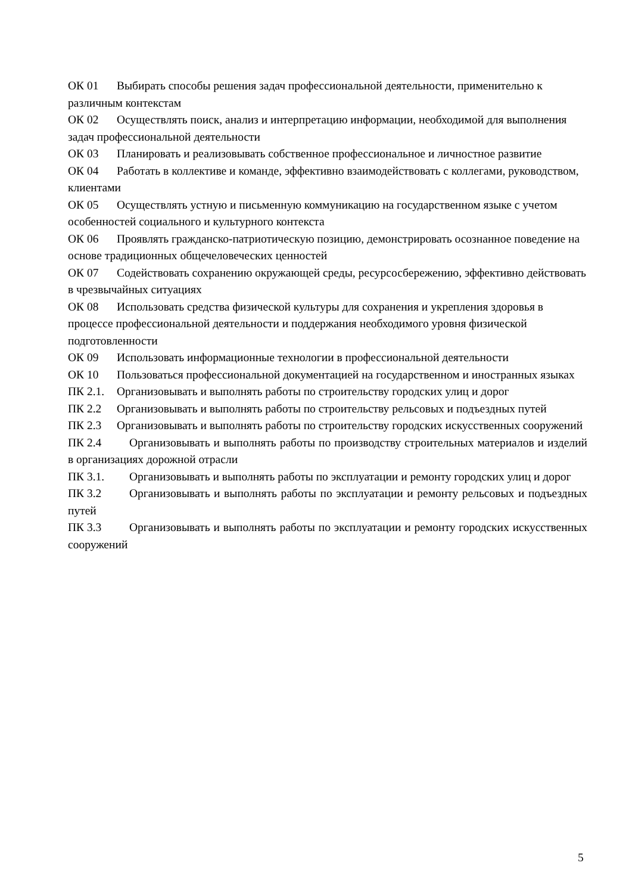ОК 01 Выбирать способы решения задач профессиональной деятельности, применительно к различным контекстам
ОК 02 Осуществлять поиск, анализ и интерпретацию информации, необходимой для выполнения задач профессиональной деятельности
ОК 03 Планировать и реализовывать собственное профессиональное и личностное развитие
ОК 04 Работать в коллективе и команде, эффективно взаимодействовать с коллегами, руководством, клиентами
ОК 05 Осуществлять устную и письменную коммуникацию на государственном языке с учетом особенностей социального и культурного контекста
ОК 06 Проявлять гражданско-патриотическую позицию, демонстрировать осознанное поведение на основе традиционных общечеловеческих ценностей
ОК 07 Содействовать сохранению окружающей среды, ресурсосбережению, эффективно действовать в чрезвычайных ситуациях
ОК 08 Использовать средства физической культуры для сохранения и укрепления здоровья в процессе профессиональной деятельности и поддержания необходимого уровня физической подготовленности
ОК 09 Использовать информационные технологии в профессиональной деятельности
ОК 10 Пользоваться профессиональной документацией на государственном и иностранных языках
ПК 2.1. Организовывать и выполнять работы по строительству городских улиц и дорог
ПК 2.2 Организовывать и выполнять работы по строительству рельсовых и подъездных путей
ПК 2.3 Организовывать и выполнять работы по строительству городских искусственных сооружений
ПК 2.4 Организовывать и выполнять работы по производству строительных материалов и изделий в организациях дорожной отрасли
ПК 3.1. Организовывать и выполнять работы по эксплуатации и ремонту городских улиц и дорог
ПК 3.2 Организовывать и выполнять работы по эксплуатации и ремонту рельсовых и подъездных путей
ПК 3.3 Организовывать и выполнять работы по эксплуатации и ремонту городских искусственных сооружений
5